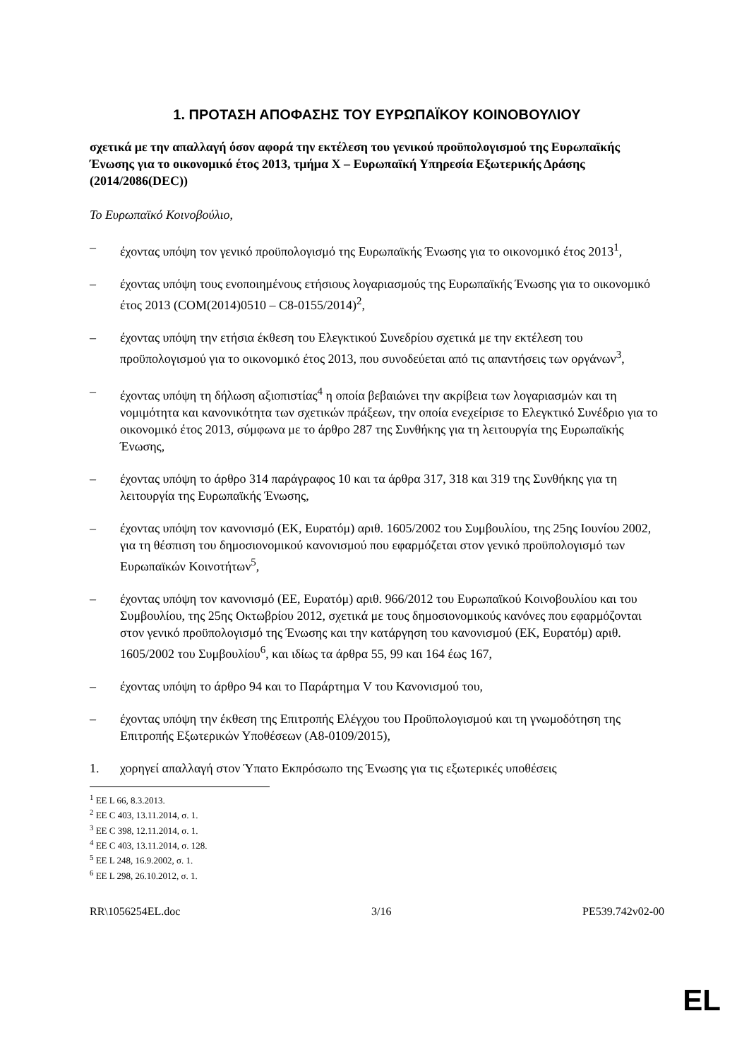1. ΠΡΟΤΑΣΗ ΑΠΟΦΑΣΗΣ ΤΟΥ ΕΥΡΩΠΑΪΚΟΥ ΚΟΙΝΟΒΟΥΛΙΟΥ
σχετικά με την απαλλαγή όσον αφορά την εκτέλεση του γενικού προϋπολογισμού της Ευρωπαϊκής Ένωσης για το οικονομικό έτος 2013, τμήμα X – Ευρωπαϊκή Υπηρεσία Εξωτερικής Δράσης
(2014/2086(DEC))
Το Ευρωπαϊκό Κοινοβούλιο,
– έχοντας υπόψη τον γενικό προϋπολογισμό της Ευρωπαϊκής Ένωσης για το οικονομικό έτος 2013<sup>1</sup>,
– έχοντας υπόψη τους ενοποιημένους ετήσιους λογαριασμούς της Ευρωπαϊκής Ένωσης για το οικονομικό έτος 2013 (COM(2014)0510 – C8-0155/2014)<sup>2</sup>,
– έχοντας υπόψη την ετήσια έκθεση του Ελεγκτικού Συνεδρίου σχετικά με την εκτέλεση του προϋπολογισμού για το οικονομικό έτος 2013, που συνοδεύεται από τις απαντήσεις των οργάνων<sup>3</sup>,
– έχοντας υπόψη τη δήλωση αξιοπιστίας<sup>4</sup> η οποία βεβαιώνει την ακρίβεια των λογαριασμών και τη νομιμότητα και κανονικότητα των σχετικών πράξεων, την οποία ενεχείρισε το Ελεγκτικό Συνέδριο για το οικονομικό έτος 2013, σύμφωνα με το άρθρο 287 της Συνθήκης για τη λειτουργία της Ευρωπαϊκής Ένωσης,
– έχοντας υπόψη το άρθρο 314 παράγραφος 10 και τα άρθρα 317, 318 και 319 της Συνθήκης για τη λειτουργία της Ευρωπαϊκής Ένωσης,
– έχοντας υπόψη τον κανονισμό (ΕΚ, Ευρατόμ) αριθ. 1605/2002 του Συμβουλίου, της 25ης Ιουνίου 2002, για τη θέσπιση του δημοσιονομικού κανονισμού που εφαρμόζεται στον γενικό προϋπολογισμό των Ευρωπαϊκών Κοινοτήτων<sup>5</sup>,
– έχοντας υπόψη τον κανονισμό (ΕΕ, Ευρατόμ) αριθ. 966/2012 του Ευρωπαϊκού Κοινοβουλίου και του Συμβουλίου, της 25ης Οκτωβρίου 2012, σχετικά με τους δημοσιονομικούς κανόνες που εφαρμόζονται στον γενικό προϋπολογισμό της Ένωσης και την κατάργηση του κανονισμού (ΕΚ, Ευρατόμ) αριθ. 1605/2002 του Συμβουλίου<sup>6</sup>, και ιδίως τα άρθρα 55, 99 και 164 έως 167,
– έχοντας υπόψη το άρθρο 94 και το Παράρτημα V του Κανονισμού του,
– έχοντας υπόψη την έκθεση της Επιτροπής Ελέγχου του Προϋπολογισμού και τη γνωμοδότηση της Επιτροπής Εξωτερικών Υποθέσεων (A8-0109/2015),
1. χορηγεί απαλλαγή στον Ύπατο Εκπρόσωπο της Ένωσης για τις εξωτερικές υποθέσεις
<sup>1</sup> ΕΕ L 66, 8.3.2013.
<sup>2</sup> ΕΕ C 403, 13.11.2014, σ. 1.
<sup>3</sup> ΕΕ C 398, 12.11.2014, σ. 1.
<sup>4</sup> ΕΕ C 403, 13.11.2014, σ. 128.
<sup>5</sup> ΕΕ L 248, 16.9.2002, σ. 1.
<sup>6</sup> ΕΕ L 298, 26.10.2012, σ. 1.
RR\1056254EL.doc 3/16 PE539.742v02-00
EL